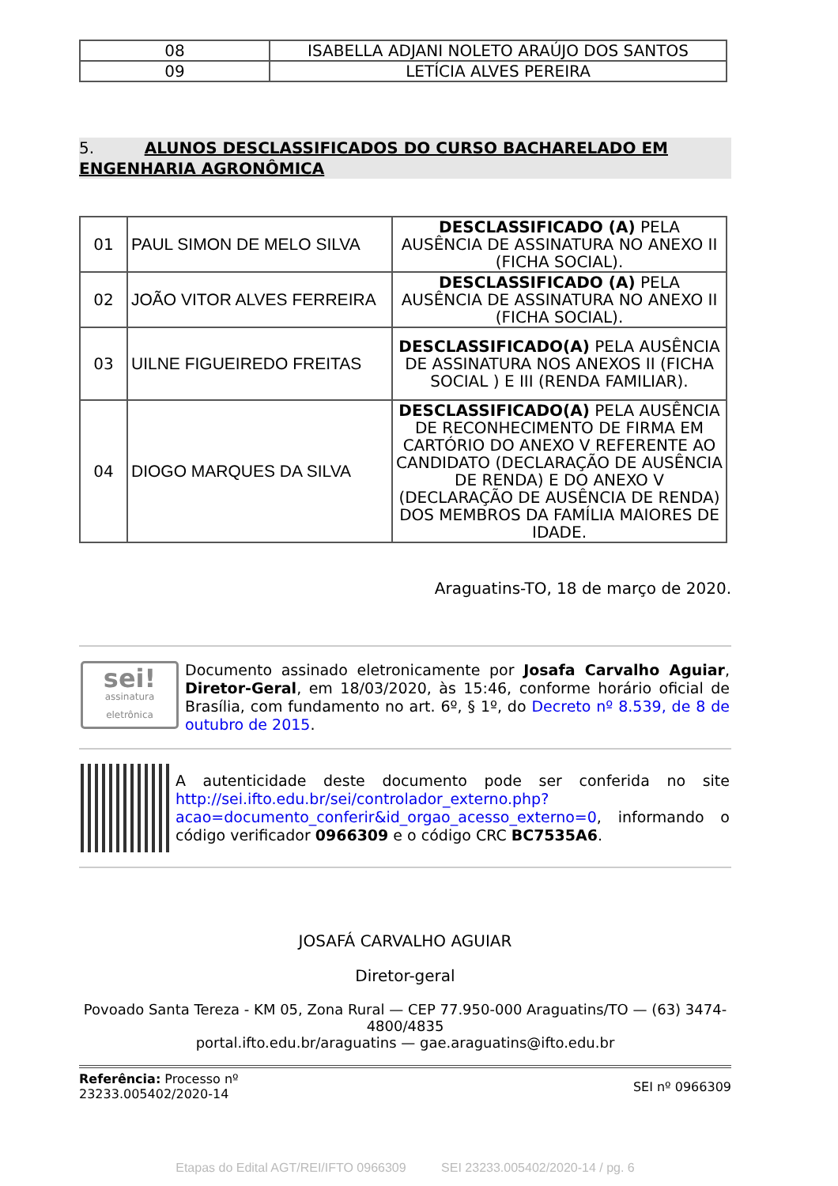| 08 | ISABELLA ADJANI NOLETO ARAÚJO DOS SANTOS |
| 09 | LETÍCIA ALVES PEREIRA |
5. ALUNOS DESCLASSIFICADOS DO CURSO BACHARELADO EM ENGENHARIA AGRONÔMICA
| 01 | PAUL SIMON DE MELO SILVA | DESCLASSIFICADO (A) PELA AUSÊNCIA DE ASSINATURA NO ANEXO II (FICHA SOCIAL). |
| 02 | JOÃO VITOR ALVES FERREIRA | DESCLASSIFICADO (A) PELA AUSÊNCIA DE ASSINATURA NO ANEXO II (FICHA SOCIAL). |
| 03 | UILNE FIGUEIREDO FREITAS | DESCLASSIFICADO(A) PELA AUSÊNCIA DE ASSINATURA NOS ANEXOS II (FICHA SOCIAL ) E III (RENDA FAMILIAR). |
| 04 | DIOGO MARQUES DA SILVA | DESCLASSIFICADO(A) PELA AUSÊNCIA DE RECONHECIMENTO DE FIRMA EM CARTÓRIO DO ANEXO V REFERENTE AO CANDIDATO (DECLARAÇÃO DE AUSÊNCIA DE RENDA) E DO ANEXO V (DECLARAÇÃO DE AUSÊNCIA DE RENDA) DOS MEMBROS DA FAMÍLIA MAIORES DE IDADE. |
Araguatins-TO, 18 de março de 2020.
sei!
assinatura eletrônica
Documento assinado eletronicamente por Josafa Carvalho Aguiar, Diretor-Geral, em 18/03/2020, às 15:46, conforme horário oficial de Brasília, com fundamento no art. 6º, § 1º, do Decreto nº 8.539, de 8 de outubro de 2015.
A autenticidade deste documento pode ser conferida no site http://sei.ifto.edu.br/sei/controlador_externo.php?acao=documento_conferir&id_orgao_acesso_externo=0, informando o código verificador 0966309 e o código CRC BC7535A6.
JOSAFÁ CARVALHO AGUIAR
Diretor-geral
Povoado Santa Tereza - KM 05, Zona Rural — CEP 77.950-000 Araguatins/TO — (63) 3474-4800/4835
portal.ifto.edu.br/araguatins — gae.araguatins@ifto.edu.br
Referência: Processo nº
23233.005402/2020-14
SEI nº 0966309
Etapas do Edital AGT/REI/IFTO 0966309 SEI 23233.005402/2020-14 / pg. 6